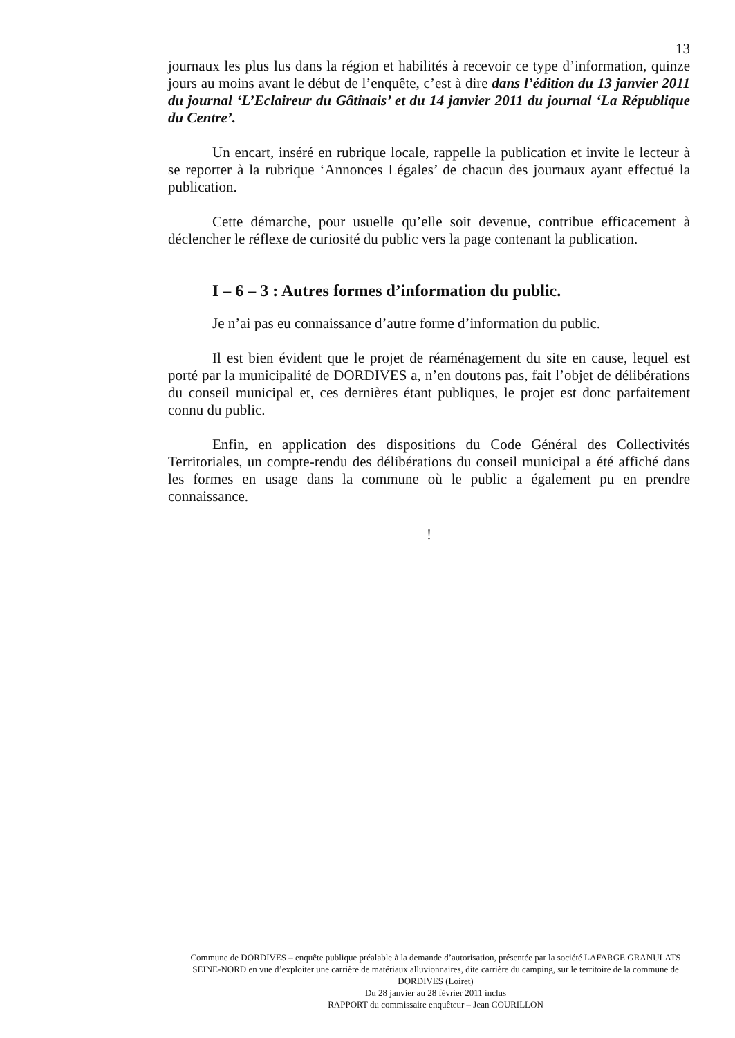13
journaux les plus lus dans la région et habilités à recevoir ce type d’information, quinze jours au moins avant le début de l’enquête, c’est à dire dans l’édition du 13 janvier 2011 du journal ‘L’Eclaireur du Gâtinais’ et du 14 janvier 2011 du journal ‘La République du Centre’.
Un encart, inséré en rubrique locale, rappelle la publication et invite le lecteur à se reporter à la rubrique ‘Annonces Légales’ de chacun des journaux ayant effectué la publication.
Cette démarche, pour usuelle qu’elle soit devenue, contribue efficacement à déclencher le réflexe de curiosité du public vers la page contenant la publication.
I – 6 – 3 : Autres formes d’information du public.
Je n’ai pas eu connaissance d’autre forme d’information du public.
Il est bien évident que le projet de réaménagement du site en cause, lequel est porté par la municipalité de DORDIVES a, n’en doutons pas, fait l’objet de délibérations du conseil municipal et, ces dernières étant publiques, le projet est donc parfaitement connu du public.
Enfin, en application des dispositions du Code Général des Collectivités Territoriales, un compte-rendu des délibérations du conseil municipal a été affiché dans les formes en usage dans la commune où le public a également pu en prendre connaissance.
!
Commune de DORDIVES – enquête publique préalable à la demande d’autorisation, présentée par la société LAFARGE GRANULATS SEINE-NORD en vue d’exploiter une carrière de matériaux alluvionnaires, dite carrière du camping, sur le territoire de la commune de DORDIVES (Loiret)
Du 28 janvier au 28 février 2011 inclus
RAPPORT du commissaire enquêteur – Jean COURILLON